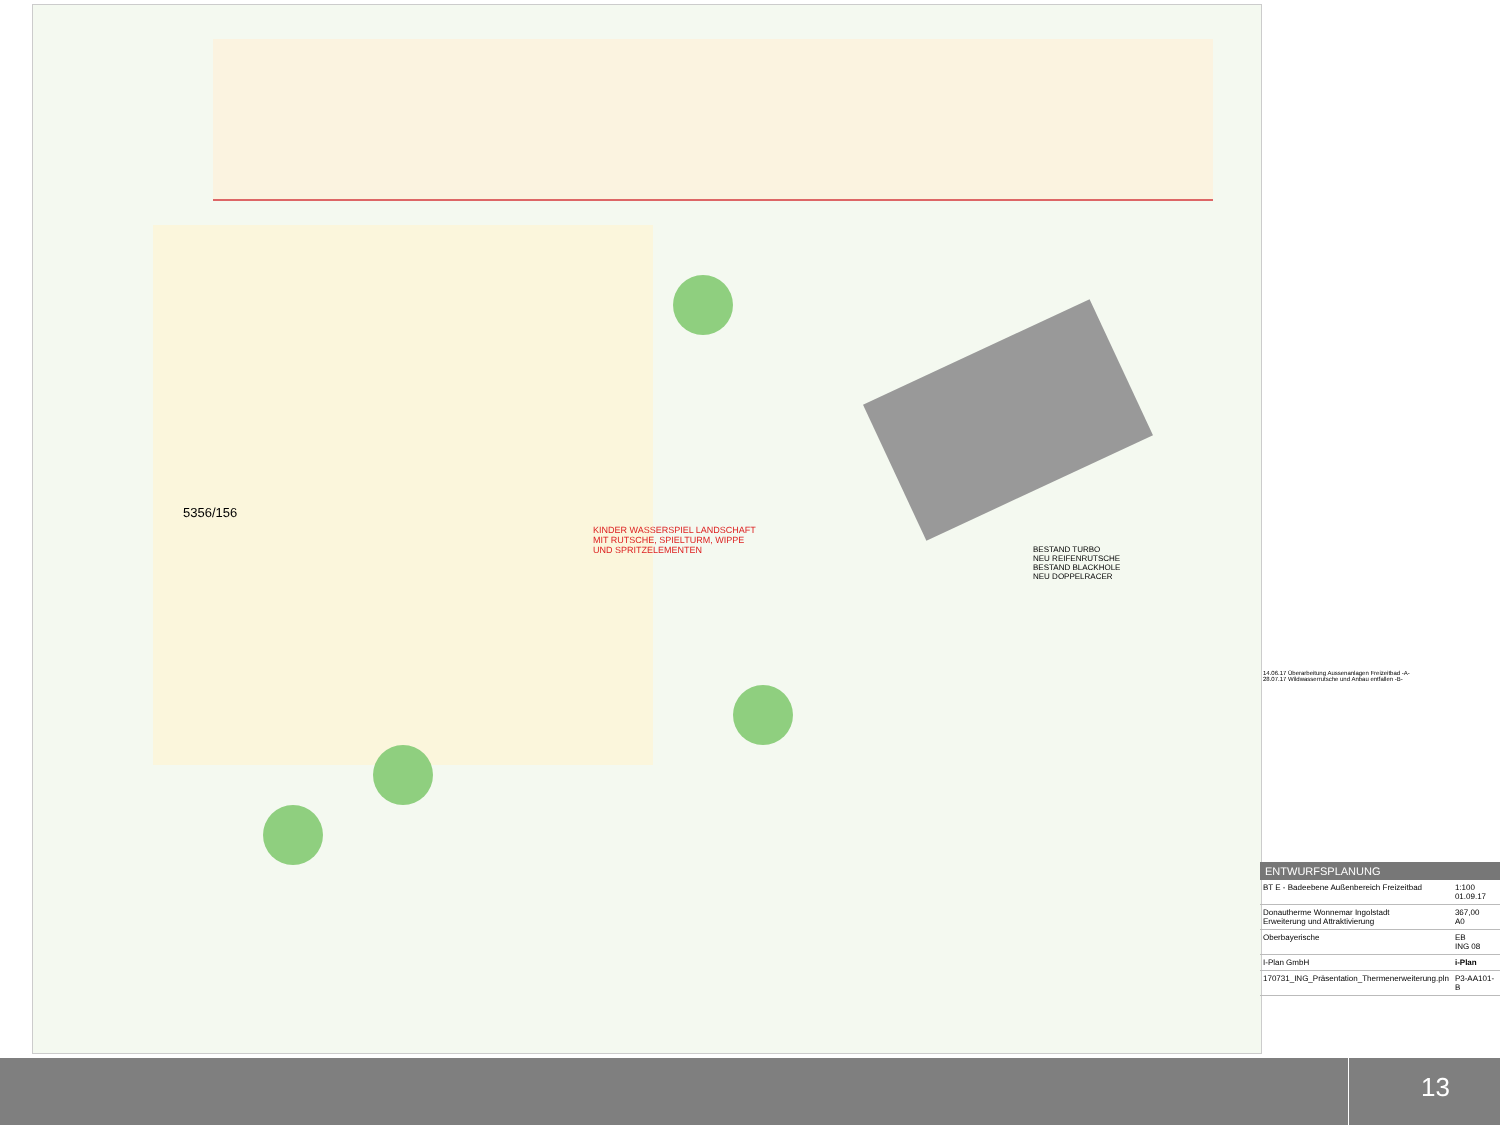5356/156
KINDER WASSERSPIEL LANDSCHAFT
MIT RUTSCHE, SPIELTURM, WIPPE
UND SPRITZELEMENTEN
BESTAND TURBO
NEU REIFENRUTSCHE
BESTAND BLACKHOLE
NEU DOPPELRACER
14.06.17 Überarbeitung Aussenanlagen Freizeitbad -A-
28.07.17 Wildwasserrutsche und Anbau entfallen -B-
ENTWURFSPLANUNG
| BT E - Badeebene Außenbereich Freizeitbad | 1:100 01.09.17 |
| Donautherme Wonnemar Ingolstadt Erweiterung und Attraktivierung | 367,00 A0 |
| Oberbayerische | EB ING 08 |
| I-Plan GmbH | i-Plan |
| 170731_ING_Präsentation_Thermenerweiterung.pln | P3-AA101-B |
13